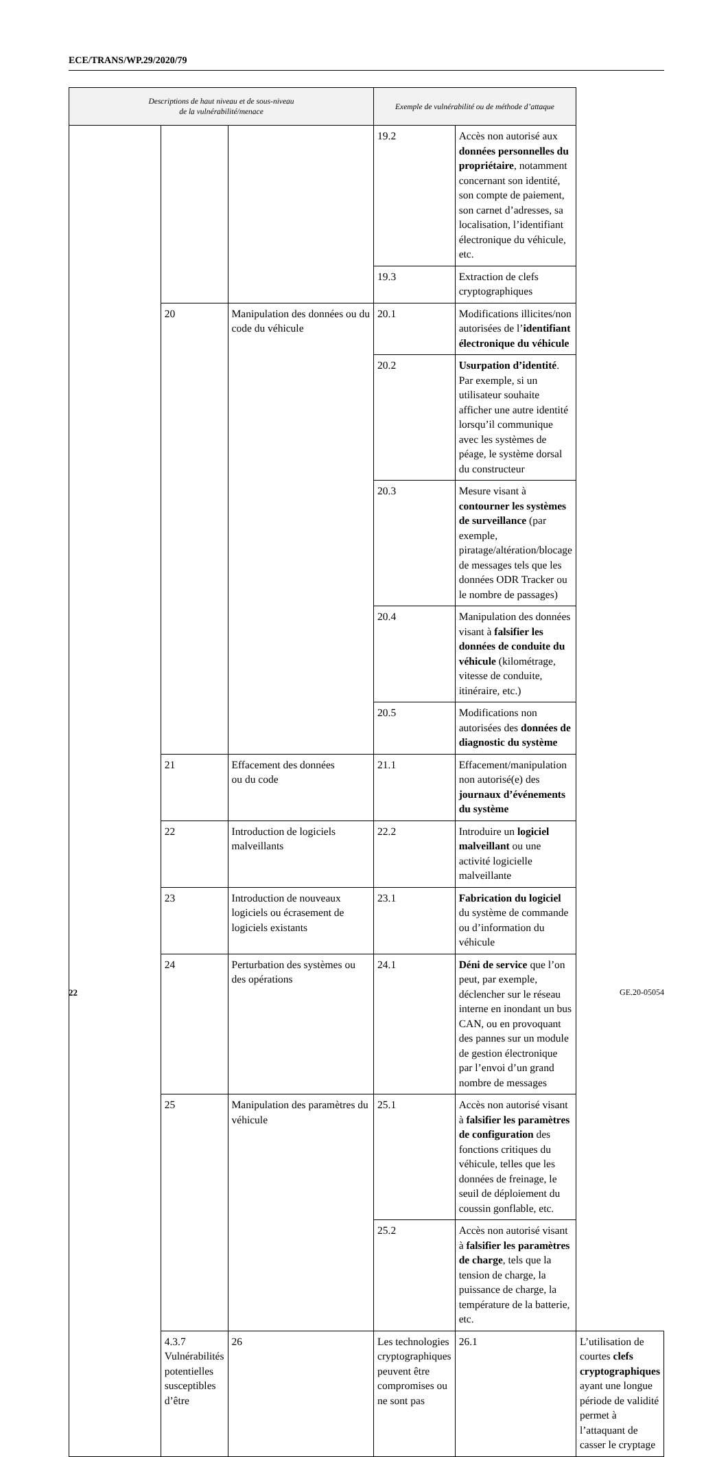ECE/TRANS/WP.29/2020/79
| Descriptions de haut niveau et de sous-niveau de la vulnérabilité/menace | | | Exemple de vulnérabilité ou de méthode d’attaque | | |
| --- | --- | --- | --- | --- | --- |
| | | | 19.2 | Accès non autorisé aux données personnelles du propriétaire , notamment concernant son identité, son compte de paiement, son carnet d’adresses, sa localisation, l’identifiant électronique du véhicule, etc. | |
| | | | 19.3 | Extraction de clefs cryptographiques | |
| | 20 | Manipulation des données ou du code du véhicule | 20.1 | Modifications illicites/non autorisées de l’ identifiant électronique du véhicule | |
| | | | 20.2 | Usurpation d’identité . Par exemple, si un utilisateur souhaite afficher une autre identité lorsqu’il communique avec les systèmes de péage, le système dorsal du constructeur | |
| | | | 20.3 | Mesure visant à contourner les systèmes de surveillance (par exemple, piratage/altération/blocage de messages tels que les données ODR Tracker ou le nombre de passages) | |
| | | | 20.4 | Manipulation des données visant à falsifier les données de conduite du véhicule (kilométrage, vitesse de conduite, itinéraire, etc.) | |
| | | | 20.5 | Modifications non autorisées des données de diagnostic du système | |
| | 21 | Effacement des données ou du code | 21.1 | Effacement/manipulation non autorisé(e) des journaux d’événements du système | |
| | 22 | Introduction de logiciels malveillants | 22.2 | Introduire un logiciel malveillant ou une activité logicielle malveillante | |
| | 23 | Introduction de nouveaux logiciels ou écrasement de logiciels existants | 23.1 | Fabrication du logiciel du système de commande ou d’information du véhicule | |
| | 24 | Perturbation des systèmes ou des opérations | 24.1 | Déni de service que l’on peut, par exemple, déclencher sur le réseau interne en inondant un bus CAN, ou en provoquant des pannes sur un module de gestion électronique par l’envoi d’un grand nombre de messages | |
| | 25 | Manipulation des paramètres du véhicule | 25.1 | Accès non autorisé visant à falsifier les paramètres de configuration des fonctions critiques du véhicule, telles que les données de freinage, le seuil de déploiement du coussin gonflable, etc. | |
| | | | 25.2 | Accès non autorisé visant à falsifier les paramètres de charge , tels que la tension de charge, la puissance de charge, la température de la batterie, etc. | |
| | 4.3.7 Vulnérabilités potentielles susceptibles d’être | 26 | Les technologies cryptographiques peuvent être compromises ou ne sont pas | 26.1 | L’utilisation de courtes clefs cryptographiques ayant une longue période de validité permet à l’attaquant de casser le cryptage |
22 GE.20-05054